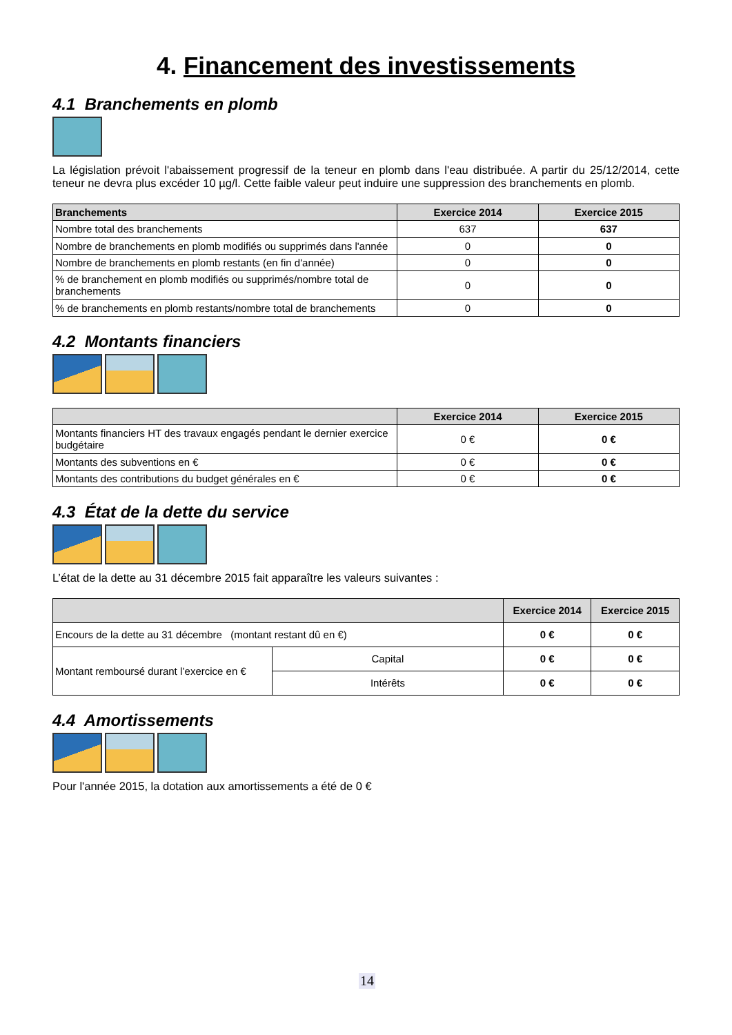4. Financement des investissements
4.1 Branchements en plomb
La législation prévoit l'abaissement progressif de la teneur en plomb dans l'eau distribuée. A partir du 25/12/2014, cette teneur ne devra plus excéder 10 µg/l. Cette faible valeur peut induire une suppression des branchements en plomb.
| Branchements | Exercice 2014 | Exercice 2015 |
| --- | --- | --- |
| Nombre total des branchements | 637 | 637 |
| Nombre de branchements en plomb modifiés ou supprimés dans l'année | 0 | 0 |
| Nombre de branchements en plomb restants (en fin d'année) | 0 | 0 |
| % de branchement en plomb modifiés ou supprimés/nombre total de branchements | 0 | 0 |
| % de branchements en plomb restants/nombre total de branchements | 0 | 0 |
4.2 Montants financiers
| | Exercice 2014 | Exercice 2015 |
| --- | --- | --- |
| Montants financiers HT des travaux engagés pendant le dernier exercice budgétaire | 0 € | 0 € |
| Montants des subventions en € | 0 € | 0 € |
| Montants des contributions du budget générales en € | 0 € | 0 € |
4.3 État de la dette du service
L’état de la dette au 31 décembre 2015 fait apparaître les valeurs suivantes :
| | | Exercice 2014 | Exercice 2015 |
| --- | --- | --- | --- |
| Encours de la dette au 31 décembre (montant restant dû en €) | | 0 € | 0 € |
| Montant remboursé durant l’exercice en € | Capital | 0 € | 0 € |
| | Intérêts | 0 € | 0 € |
4.4 Amortissements
Pour l'année 2015, la dotation aux amortissements a été de 0 €
14